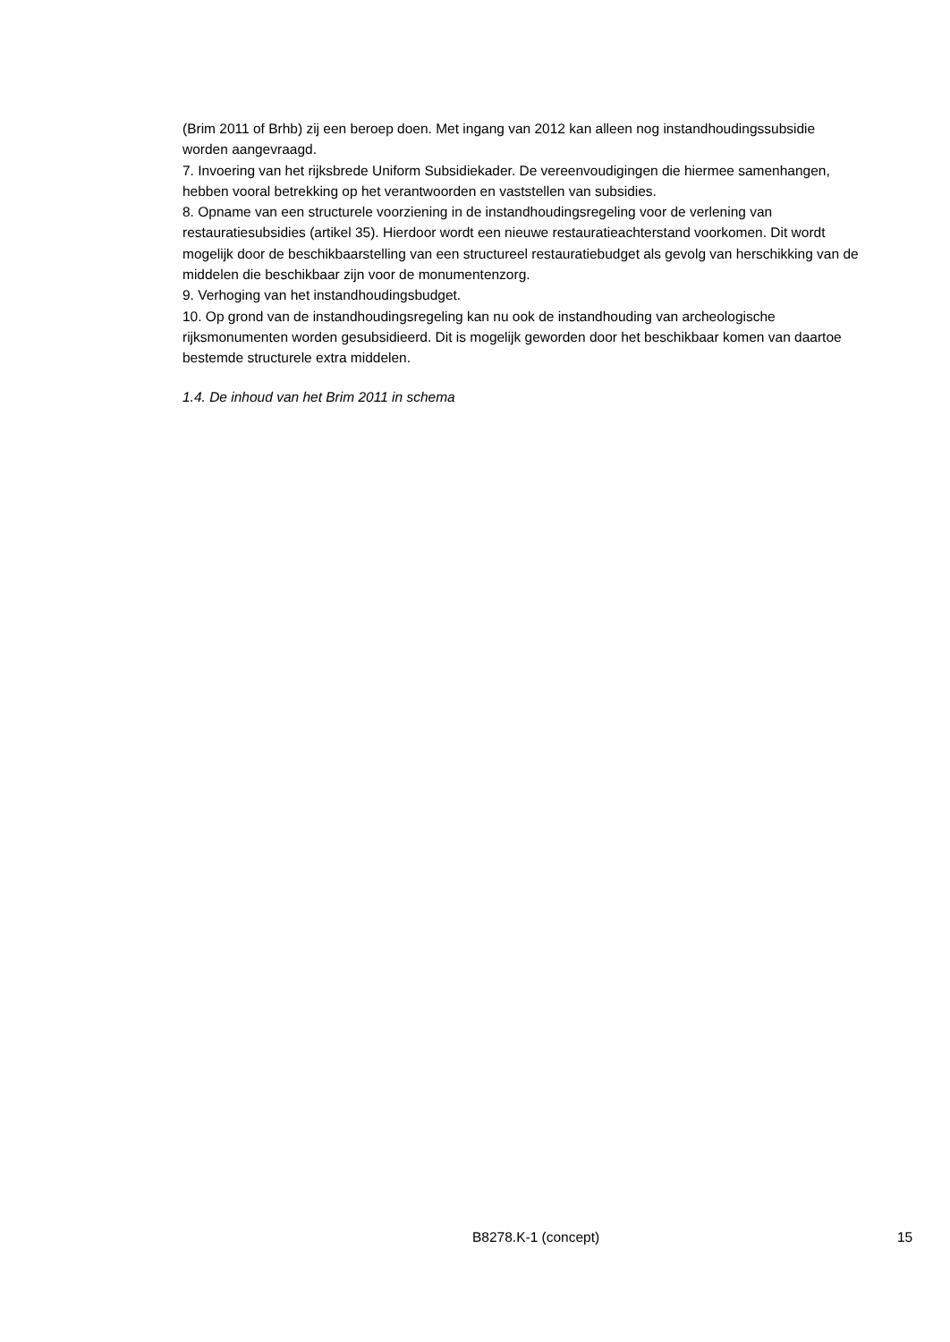(Brim 2011 of Brhb) zij een beroep doen. Met ingang van 2012 kan alleen nog instandhoudingssubsidie worden aangevraagd.
7. Invoering van het rijksbrede Uniform Subsidiekader. De vereenvoudigingen die hiermee samenhangen, hebben vooral betrekking op het verantwoorden en vaststellen van subsidies.
8. Opname van een structurele voorziening in de instandhoudingsregeling voor de verlening van restauratiesubsidies (artikel 35). Hierdoor wordt een nieuwe restauratieachterstand voorkomen. Dit wordt mogelijk door de beschikbaarstelling van een structureel restauratiebudget als gevolg van herschikking van de middelen die beschikbaar zijn voor de monumentenzorg.
9. Verhoging van het instandhoudingsbudget.
10. Op grond van de instandhoudingsregeling kan nu ook de instandhouding van archeologische rijksmonumenten worden gesubsidieerd. Dit is mogelijk geworden door het beschikbaar komen van daartoe bestemde structurele extra middelen.
1.4. De inhoud van het Brim 2011 in schema
B8278.K-1 (concept) 15